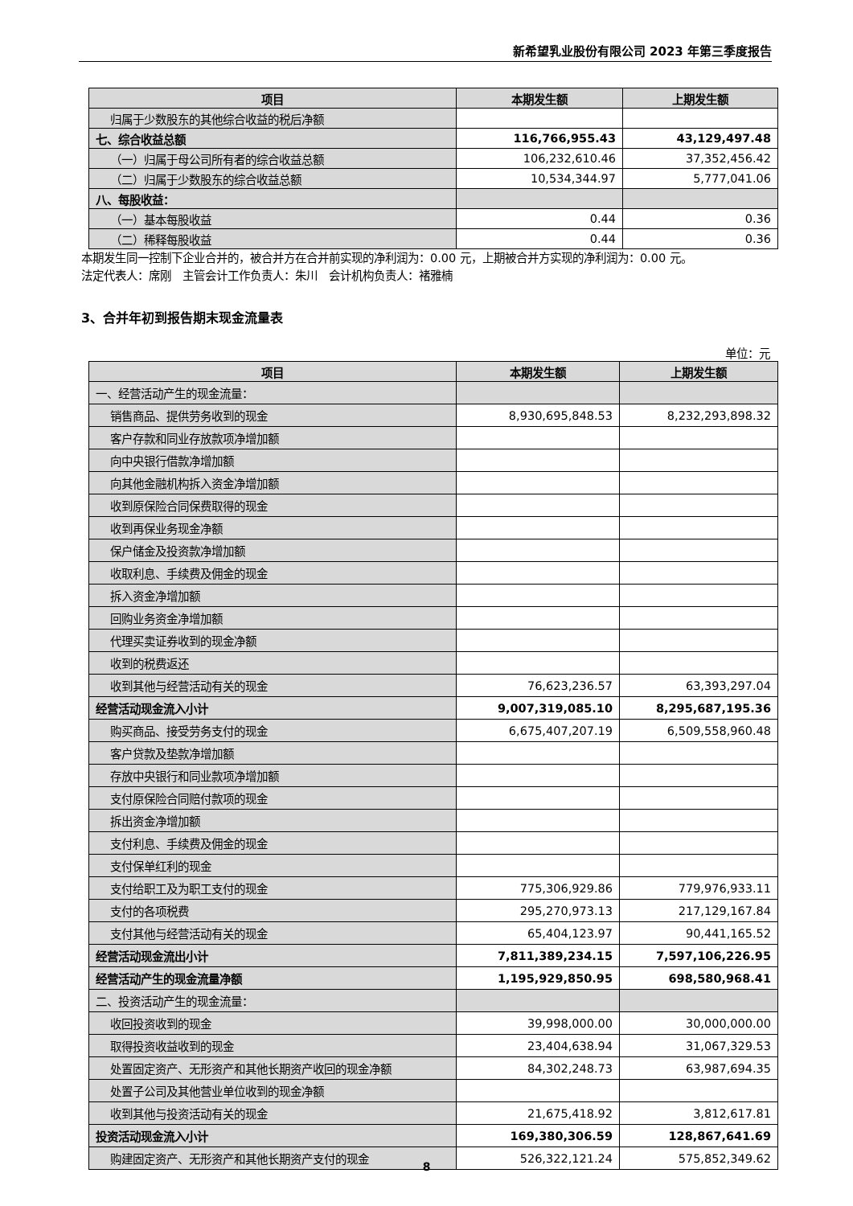新希望乳业股份有限公司 2023 年第三季度报告
| 项目 | 本期发生额 | 上期发生额 |
| --- | --- | --- |
| 归属于少数股东的其他综合收益的税后净额 | | |
| 七、综合收益总额 | 116,766,955.43 | 43,129,497.48 |
| （一）归属于母公司所有者的综合收益总额 | 106,232,610.46 | 37,352,456.42 |
| （二）归属于少数股东的综合收益总额 | 10,534,344.97 | 5,777,041.06 |
| 八、每股收益： | | |
| （一）基本每股收益 | 0.44 | 0.36 |
| （二）稀释每股收益 | 0.44 | 0.36 |
本期发生同一控制下企业合并的，被合并方在合并前实现的净利润为：0.00 元，上期被合并方实现的净利润为：0.00 元。
法定代表人：席刚　主管会计工作负责人：朱川　会计机构负责人：褚雅楠
3、合并年初到报告期末现金流量表
单位：元
| 项目 | 本期发生额 | 上期发生额 |
| --- | --- | --- |
| 一、经营活动产生的现金流量： | | |
| 销售商品、提供劳务收到的现金 | 8,930,695,848.53 | 8,232,293,898.32 |
| 客户存款和同业存放款项净增加额 | | |
| 向中央银行借款净增加额 | | |
| 向其他金融机构拆入资金净增加额 | | |
| 收到原保险合同保费取得的现金 | | |
| 收到再保业务现金净额 | | |
| 保户储金及投资款净增加额 | | |
| 收取利息、手续费及佣金的现金 | | |
| 拆入资金净增加额 | | |
| 回购业务资金净增加额 | | |
| 代理买卖证券收到的现金净额 | | |
| 收到的税费返还 | | |
| 收到其他与经营活动有关的现金 | 76,623,236.57 | 63,393,297.04 |
| 经营活动现金流入小计 | 9,007,319,085.10 | 8,295,687,195.36 |
| 购买商品、接受劳务支付的现金 | 6,675,407,207.19 | 6,509,558,960.48 |
| 客户贷款及垫款净增加额 | | |
| 存放中央银行和同业款项净增加额 | | |
| 支付原保险合同赔付款项的现金 | | |
| 拆出资金净增加额 | | |
| 支付利息、手续费及佣金的现金 | | |
| 支付保单红利的现金 | | |
| 支付给职工及为职工支付的现金 | 775,306,929.86 | 779,976,933.11 |
| 支付的各项税费 | 295,270,973.13 | 217,129,167.84 |
| 支付其他与经营活动有关的现金 | 65,404,123.97 | 90,441,165.52 |
| 经营活动现金流出小计 | 7,811,389,234.15 | 7,597,106,226.95 |
| 经营活动产生的现金流量净额 | 1,195,929,850.95 | 698,580,968.41 |
| 二、投资活动产生的现金流量： | | |
| 收回投资收到的现金 | 39,998,000.00 | 30,000,000.00 |
| 取得投资收益收到的现金 | 23,404,638.94 | 31,067,329.53 |
| 处置固定资产、无形资产和其他长期资产收回的现金净额 | 84,302,248.73 | 63,987,694.35 |
| 处置子公司及其他营业单位收到的现金净额 | | |
| 收到其他与投资活动有关的现金 | 21,675,418.92 | 3,812,617.81 |
| 投资活动现金流入小计 | 169,380,306.59 | 128,867,641.69 |
| 购建固定资产、无形资产和其他长期资产支付的现金 | 526,322,121.24 | 575,852,349.62 |
8